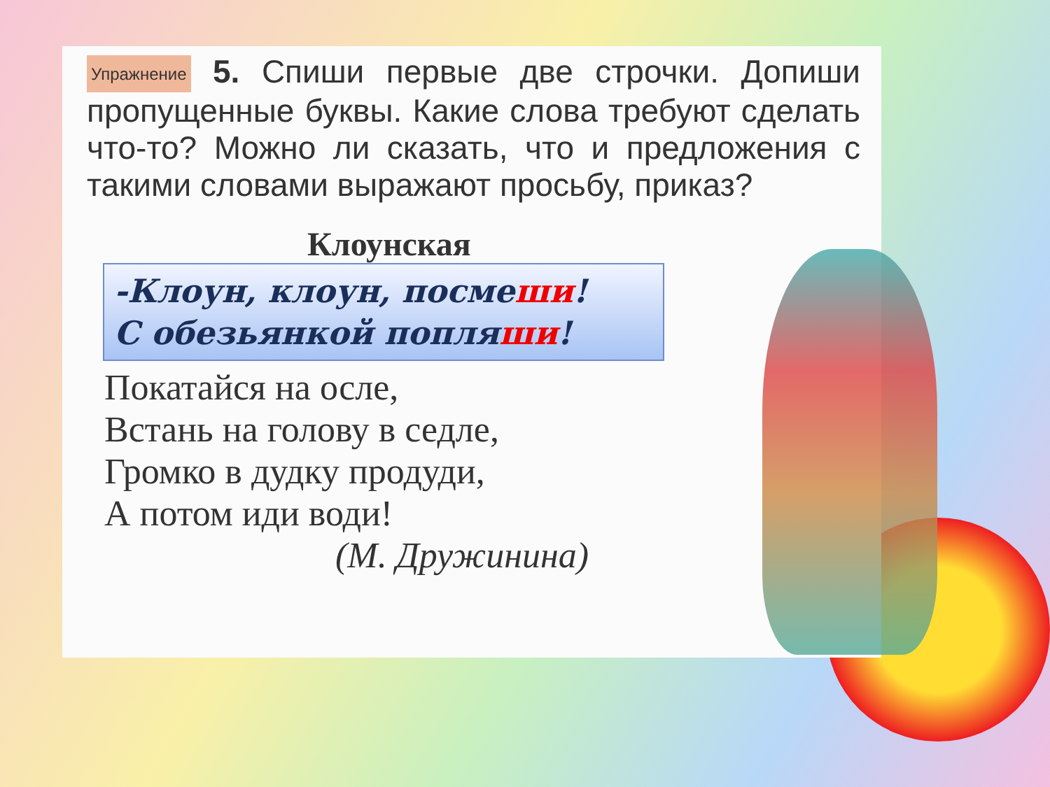Упражнение 5. Спиши первые две строчки. Допиши пропущенные буквы. Какие слова требуют сделать что-то? Можно ли сказать, что и предложения с такими словами выражают просьбу, приказ?
Клоунская
-Клоун, клоун, посмеши!
С обезьянкой попляши!
Покатайся на осле,
Встань на голову в седле,
Громко в дудку продуди,
А потом иди води!
(М. Дружинина)